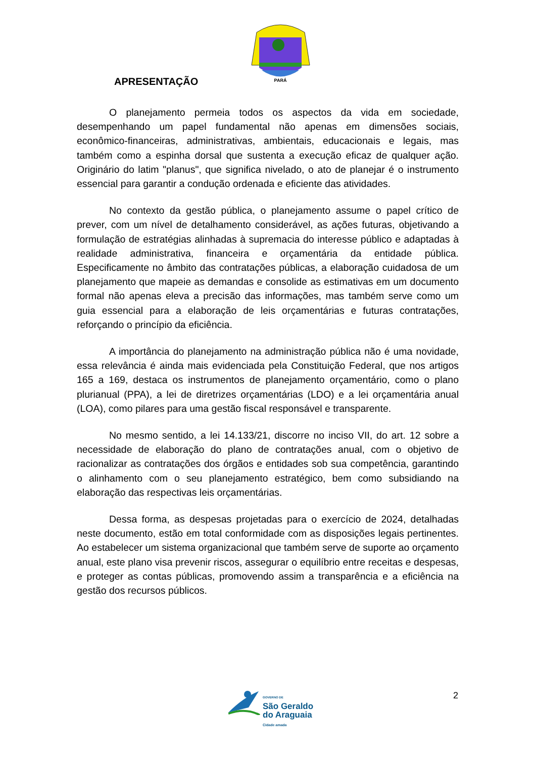PARÁ
APRESENTAÇÃO
O planejamento permeia todos os aspectos da vida em sociedade, desempenhando um papel fundamental não apenas em dimensões sociais, econômico-financeiras, administrativas, ambientais, educacionais e legais, mas também como a espinha dorsal que sustenta a execução eficaz de qualquer ação. Originário do latim "planus", que significa nivelado, o ato de planejar é o instrumento essencial para garantir a condução ordenada e eficiente das atividades.
No contexto da gestão pública, o planejamento assume o papel crítico de prever, com um nível de detalhamento considerável, as ações futuras, objetivando a formulação de estratégias alinhadas à supremacia do interesse público e adaptadas à realidade administrativa, financeira e orçamentária da entidade pública. Especificamente no âmbito das contratações públicas, a elaboração cuidadosa de um planejamento que mapeie as demandas e consolide as estimativas em um documento formal não apenas eleva a precisão das informações, mas também serve como um guia essencial para a elaboração de leis orçamentárias e futuras contratações, reforçando o princípio da eficiência.
A importância do planejamento na administração pública não é uma novidade, essa relevância é ainda mais evidenciada pela Constituição Federal, que nos artigos 165 a 169, destaca os instrumentos de planejamento orçamentário, como o plano plurianual (PPA), a lei de diretrizes orçamentárias (LDO) e a lei orçamentária anual (LOA), como pilares para uma gestão fiscal responsável e transparente.
No mesmo sentido, a lei 14.133/21, discorre no inciso VII, do art. 12 sobre a necessidade de elaboração do plano de contratações anual, com o objetivo de racionalizar as contratações dos órgãos e entidades sob sua competência, garantindo o alinhamento com o seu planejamento estratégico, bem como subsidiando na elaboração das respectivas leis orçamentárias.
Dessa forma, as despesas projetadas para o exercício de 2024, detalhadas neste documento, estão em total conformidade com as disposições legais pertinentes. Ao estabelecer um sistema organizacional que também serve de suporte ao orçamento anual, este plano visa prevenir riscos, assegurar o equilíbrio entre receitas e despesas, e proteger as contas públicas, promovendo assim a transparência e a eficiência na gestão dos recursos públicos.
GOVERNO DE
São Geraldo
do Araguaia
Cidade amada
2